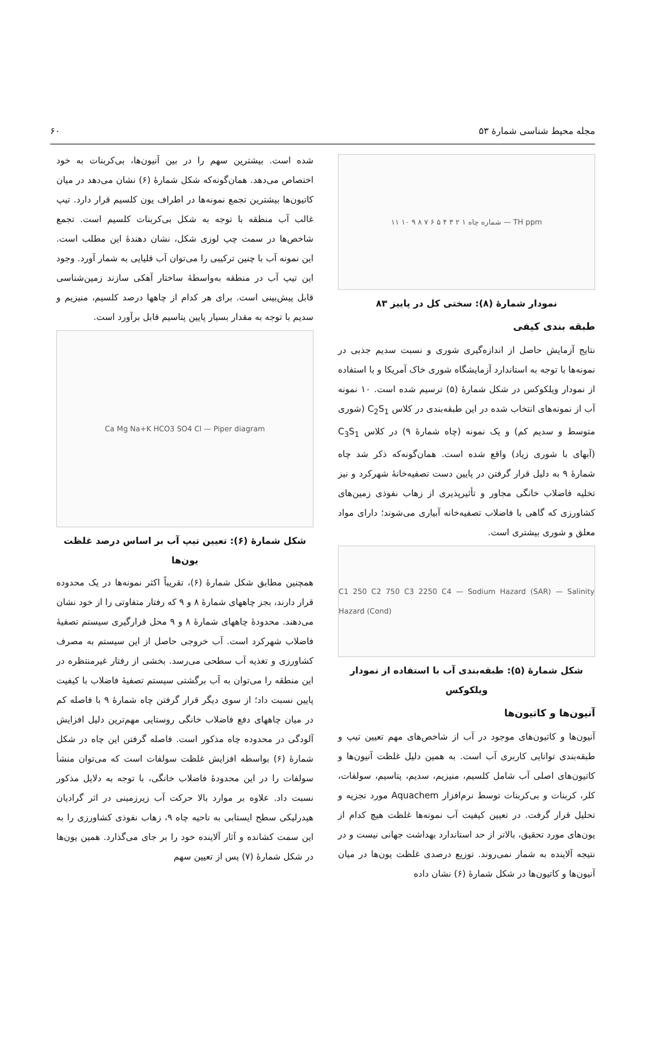مجله محیط شناسی شمارهٔ ۵۳ ۶۰
TH ppm — شماره چاه ۱ ۲ ۳ ۴ ۵ ۶ ۷ ۸ ۹ ۱۰ ۱۱
نمودار شمارهٔ (۸): سختی کل در پاییز ۸۳
طبقه بندی کیفی
نتایج آزمایش حاصل از اندازه‌گیری شوری و نسبت سدیم جذبی در نمونه‌ها با توجه به استاندارد آزمایشگاه شوری خاک آمریکا و با استفاده از نمودار ویلکوکس در شکل شمارهٔ (۵) ترسیم شده است. ۱۰ نمونه آب از نمونه‌های انتخاب شده در این طبقه‌بندی در کلاس C<sub>2</sub>S<sub>1</sub> (شوری متوسط و سدیم کم) و یک نمونه (چاه شمارهٔ ۹) در کلاس C<sub>3</sub>S<sub>1</sub> (آبهای با شوری زیاد) واقع شده است. همان‌گونه‌که ذکر شد چاه شمارهٔ ۹ به دلیل قرار گرفتن در پایین دست تصفیه‌خانهٔ شهرکرد و نیز تخلیه فاضلاب خانگی مجاور و تأثیرپذیری از زهاب نفوذی زمین‌های کشاورزی که گاهی با فاضلاب تصفیه‌خانه آبیاری می‌شوند؛ دارای مواد معلق و شوری بیشتری است.
C1 250 C2 750 C3 2250 C4 — Sodium Hazard (SAR) — Salinity Hazard (Cond)
شکل شمارهٔ (۵): طبقه‌بندی آب با استفاده از نمودار ویلکوکس
آنیون‌ها و کاتیون‌ها
آنیون‌ها و کاتیون‌های موجود در آب از شاخص‌های مهم تعیین تیپ و طبقه‌بندی توانایی کاربری آب است. به همین دلیل غلظت آنیون‌ها و کاتیون‌های اصلی آب شامل کلسیم، منیزیم، سدیم، پتاسیم، سولفات، کلر، کربنات و بی‌کربنات توسط نرم‌افزار Aquachem مورد تجزیه و تحلیل قرار گرفت. در تعیین کیفیت آب نمونه‌ها غلظت هیچ کدام از یون‌های مورد تحقیق، بالاتر از حد استاندارد بهداشت جهانی نیست و در نتیجه آلاینده به شمار نمی‌روند. توزیع درصدی غلظت یون‌ها در میان آنیون‌ها و کاتیون‌ها در شکل شمارهٔ (۶) نشان داده
شده است. بیشترین سهم را در بین آنیون‌ها، بی‌کربنات به خود اختصاص می‌دهد. همان‌گونه‌که شکل شمارهٔ (۶) نشان می‌دهد در میان کاتیون‌ها بیشترین تجمع نمونه‌ها در اطراف یون کلسیم قرار دارد. تیپ غالب آب منطقه با توجه به شکل بی‌کربنات کلسیم است. تجمع شاخص‌ها در سمت چپ لوزی شکل، نشان دهندهٔ این مطلب است. این نمونه آب با چنین ترکیبی را می‌توان آب قلیایی به شمار آورد. وجود این تیپ آب در منطقه به‌واسطهٔ ساختار آهکی سازند زمین‌شناسی قابل پیش‌بینی است. برای هر کدام از چاهها درصد کلسیم، منیزیم و سدیم با توجه به مقدار بسیار پایین پتاسیم قابل برآورد است.
Ca Mg Na+K HCO3 SO4 Cl — Piper diagram
شکل شمارهٔ (۶): تعیین تیپ آب بر اساس درصد غلظت یون‌ها
همچنین مطابق شکل شمارهٔ (۶)، تقریباً اکثر نمونه‌ها در یک محدوده قرار دارند، بجز چاههای شمارهٔ ۸ و ۹ که رفتار متفاوتی را از خود نشان می‌دهند. محدودهٔ چاههای شمارهٔ ۸ و ۹ محل قرارگیری سیستم تصفیهٔ فاضلاب شهرکرد است. آب خروجی حاصل از این سیستم به مصرف کشاورزی و تغذیه آب سطحی می‌رسد. بخشی از رفتار غیرمنتظره در این منطقه را می‌توان به آب برگشتی سیستم تصفیهٔ فاضلاب با کیفیت پایین نسبت داد؛ از سوی دیگر قرار گرفتن چاه شمارهٔ ۹ با فاصله کم در میان چاههای دفع فاضلاب خانگی روستایی مهم‌ترین دلیل افزایش آلودگی در محدوده چاه مذکور است. فاصله گرفتن این چاه در شکل شمارهٔ (۶) بواسطه افزایش غلظت سولفات است که می‌توان منشأ سولفات را در این محدودهٔ فاضلاب خانگی، با توجه به دلایل مذکور نسبت داد. علاوه بر موارد بالا حرکت آب زیرزمینی در اثر گرادیان هیدرلیکی سطح ایستابی به ناحیه چاه ۹، زهاب نفوذی کشاورزی را به این سمت کشانده و آثار آلاینده خود را بر جای می‌گذارد. همین یون‌ها در شکل شمارهٔ (۷) پس از تعیین سهم